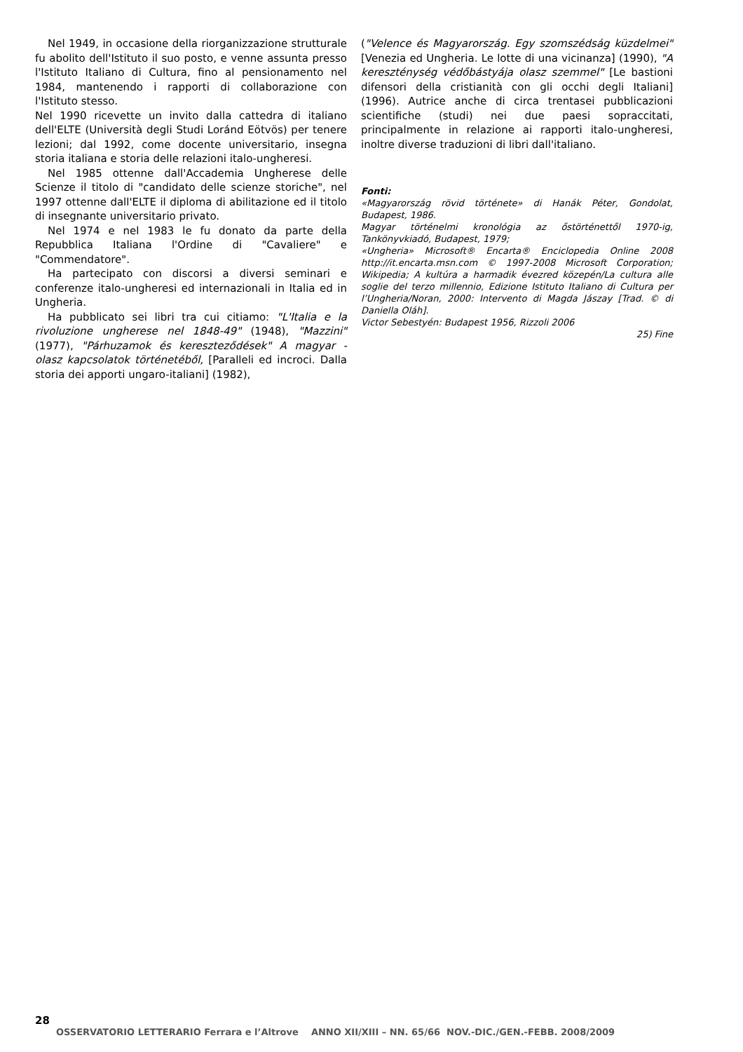Nel 1949, in occasione della riorganizzazione strutturale fu abolito dell'Istituto il suo posto, e venne assunta presso l'Istituto Italiano di Cultura, fino al pensionamento nel 1984, mantenendo i rapporti di collaborazione con l'Istituto stesso.
Nel 1990 ricevette un invito dalla cattedra di italiano dell'ELTE (Università degli Studi Loránd Eötvös) per tenere lezioni; dal 1992, come docente universitario, insegna storia italiana e storia delle relazioni italo-ungheresi.
Nel 1985 ottenne dall'Accademia Ungherese delle Scienze il titolo di "candidato delle scienze storiche", nel 1997 ottenne dall'ELTE il diploma di abilitazione ed il titolo di insegnante universitario privato.
Nel 1974 e nel 1983 le fu donato da parte della Repubblica Italiana l'Ordine di "Cavaliere" e "Commendatore".
Ha partecipato con discorsi a diversi seminari e conferenze italo-ungheresi ed internazionali in Italia ed in Ungheria.
Ha pubblicato sei libri tra cui citiamo: "L'Italia e la rivoluzione ungherese nel 1848-49" (1948), "Mazzini" (1977), "Párhuzamok és kereszteződések" A magyar - olasz kapcsolatok történetéből, [Paralleli ed incroci. Dalla storia dei apporti ungaro-italiani] (1982),
("Velence és Magyarország. Egy szomszédság küzdelmei" [Venezia ed Ungheria. Le lotte di una vicinanza] (1990), "A kereszténység védőbástyája olasz szemmel" [Le bastioni difensori della cristianità con gli occhi degli Italiani] (1996). Autrice anche di circa trentasei pubblicazioni scientifiche (studi) nei due paesi sopraccitati, principalmente in relazione ai rapporti italo-ungheresi, inoltre diverse traduzioni di libri dall'italiano.
Fonti:
«Magyarország rövid története» di Hanák Péter, Gondolat, Budapest, 1986.
Magyar történelmi kronológia az őstörténettől 1970-ig, Tankönyvkiadó, Budapest, 1979;
«Ungheria» Microsoft® Encarta® Enciclopedia Online 2008 http://it.encarta.msn.com © 1997-2008 Microsoft Corporation; Wikipedia; A kultúra a harmadik évezred közepén/La cultura alle soglie del terzo millennio, Edizione Istituto Italiano di Cultura per l’Ungheria/Noran, 2000: Intervento di Magda Jászay [Trad. © di Daniella Oláh].
Victor Sebestyén: Budapest 1956, Rizzoli 2006
25) Fine
28
OSSERVATORIO LETTERARIO Ferrara e l’Altrove ANNO XII/XIII – NN. 65/66 NOV.-DIC./GEN.-FEBB. 2008/2009